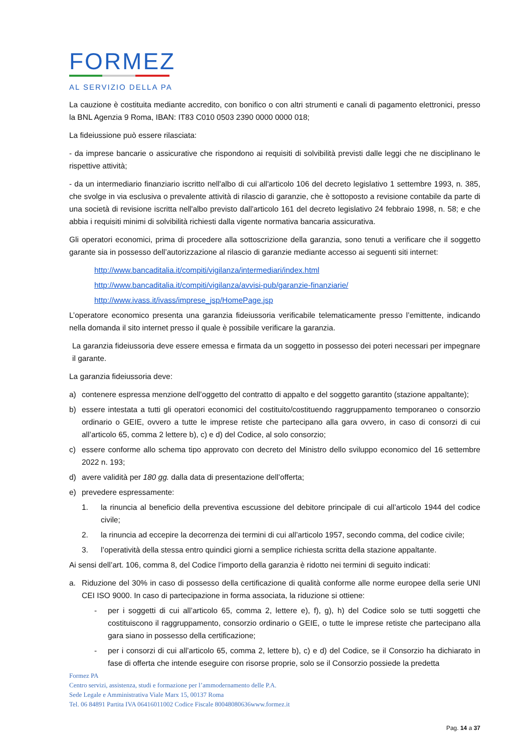FORMEZ
AL SERVIZIO DELLA PA
La cauzione è costituita mediante accredito, con bonifico o con altri strumenti e canali di pagamento elettronici, presso la BNL Agenzia 9 Roma, IBAN: IT83 C010 0503 2390 0000 0000 018;
La fideiussione può essere rilasciata:
- da imprese bancarie o assicurative che rispondono ai requisiti di solvibilità previsti dalle leggi che ne disciplinano le rispettive attività;
- da un intermediario finanziario iscritto nell'albo di cui all'articolo 106 del decreto legislativo 1 settembre 1993, n. 385, che svolge in via esclusiva o prevalente attività di rilascio di garanzie, che è sottoposto a revisione contabile da parte di una società di revisione iscritta nell'albo previsto dall'articolo 161 del decreto legislativo 24 febbraio 1998, n. 58; e che abbia i requisiti minimi di solvibilità richiesti dalla vigente normativa bancaria assicurativa.
Gli operatori economici, prima di procedere alla sottoscrizione della garanzia, sono tenuti a verificare che il soggetto garante sia in possesso dell’autorizzazione al rilascio di garanzie mediante accesso ai seguenti siti internet:
http://www.bancaditalia.it/compiti/vigilanza/intermediari/index.html
http://www.bancaditalia.it/compiti/vigilanza/avvisi-pub/garanzie-finanziarie/
http://www.ivass.it/ivass/imprese_jsp/HomePage.jsp
L’operatore economico presenta una garanzia fideiussoria verificabile telematicamente presso l’emittente, indicando nella domanda il sito internet presso il quale è possibile verificare la garanzia.
La garanzia fideiussoria deve essere emessa e firmata da un soggetto in possesso dei poteri necessari per impegnare il garante.
La garanzia fideiussoria deve:
a) contenere espressa menzione dell’oggetto del contratto di appalto e del soggetto garantito (stazione appaltante);
b) essere intestata a tutti gli operatori economici del costituito/costituendo raggruppamento temporaneo o consorzio ordinario o GEIE, ovvero a tutte le imprese retiste che partecipano alla gara ovvero, in caso di consorzi di cui all’articolo 65, comma 2 lettere b), c) e d) del Codice, al solo consorzio;
c) essere conforme allo schema tipo approvato con decreto del Ministro dello sviluppo economico del 16 settembre 2022 n. 193;
d) avere validità per 180 gg. dalla data di presentazione dell’offerta;
e) prevedere espressamente:
1. la rinuncia al beneficio della preventiva escussione del debitore principale di cui all’articolo 1944 del codice civile;
2. la rinuncia ad eccepire la decorrenza dei termini di cui all’articolo 1957, secondo comma, del codice civile;
3. l’operatività della stessa entro quindici giorni a semplice richiesta scritta della stazione appaltante.
Ai sensi dell’art. 106, comma 8, del Codice l’importo della garanzia è ridotto nei termini di seguito indicati:
a. Riduzione del 30% in caso di possesso della certificazione di qualità conforme alle norme europee della serie UNI CEI ISO 9000. In caso di partecipazione in forma associata, la riduzione si ottiene:
- per i soggetti di cui all’articolo 65, comma 2, lettere e), f), g), h) del Codice solo se tutti soggetti che costituiscono il raggruppamento, consorzio ordinario o GEIE, o tutte le imprese retiste che partecipano alla gara siano in possesso della certificazione;
- per i consorzi di cui all’articolo 65, comma 2, lettere b), c) e d) del Codice, se il Consorzio ha dichiarato in fase di offerta che intende eseguire con risorse proprie, solo se il Consorzio possiede la predetta
Formez PA
Centro servizi, assistenza, studi e formazione per l’ammodernamento delle P.A.
Sede Legale e Amministrativa Viale Marx 15, 00137 Roma
Tel. 06 84891 Partita IVA 06416011002 Codice Fiscale 80048080636www.formez.it
Pag. 14 a 37